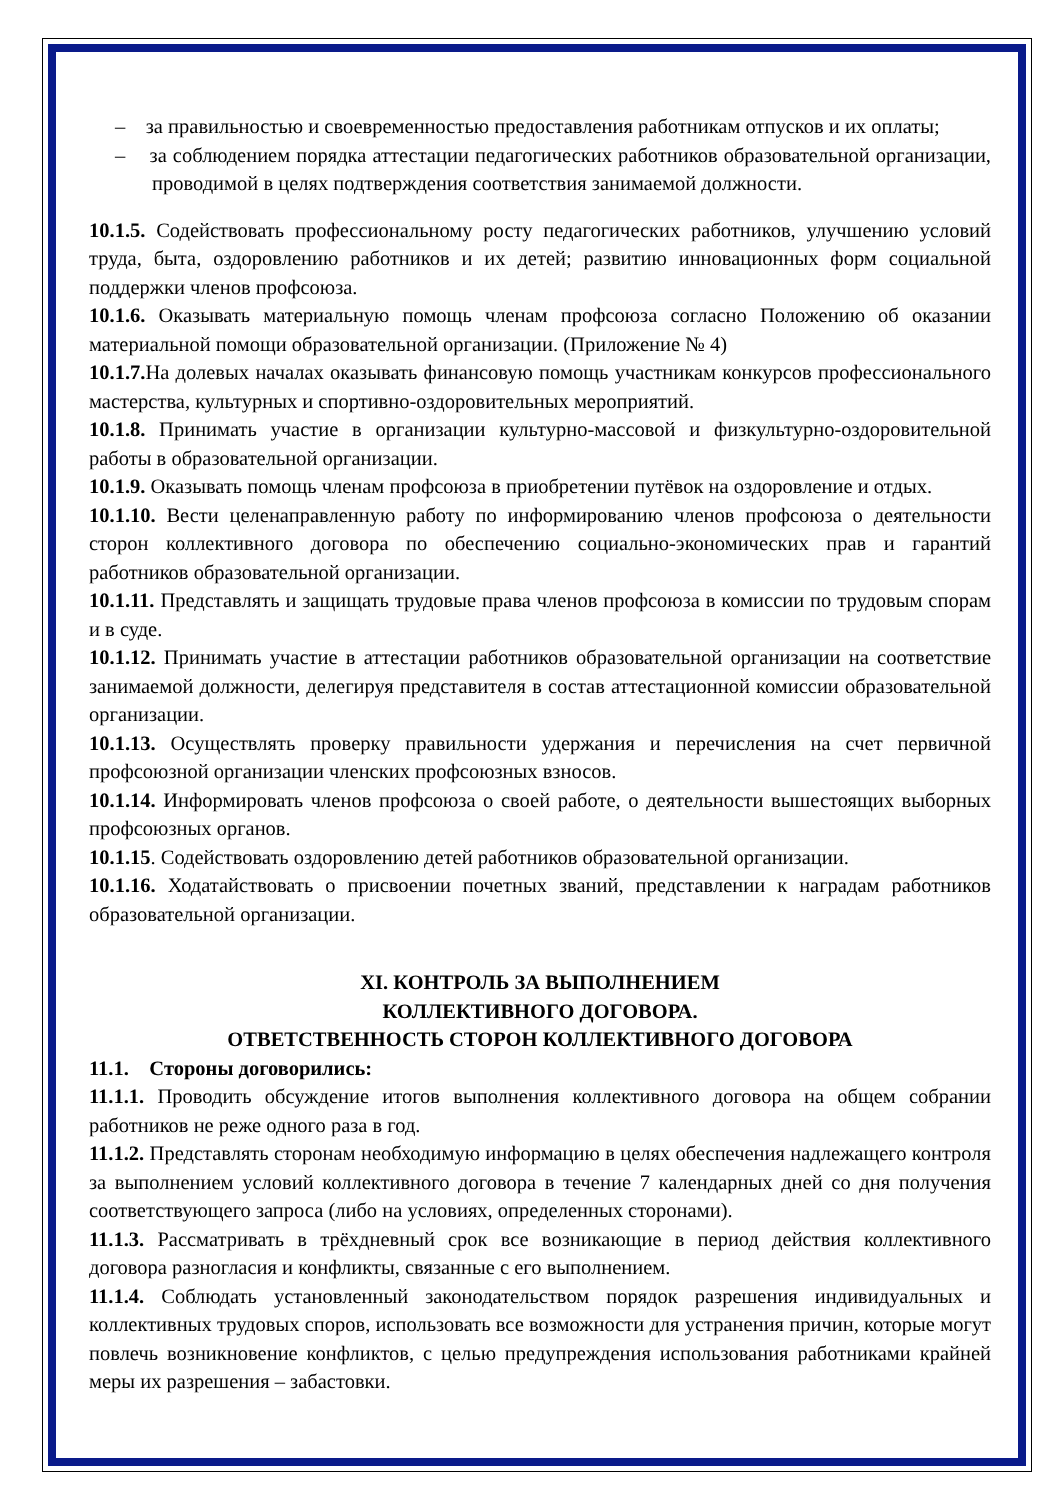– за правильностью и своевременностью предоставления работникам отпусков и их оплаты;
– за соблюдением порядка аттестации педагогических работников образовательной организации, проводимой в целях подтверждения соответствия занимаемой должности.
10.1.5. Содействовать профессиональному росту педагогических работников, улучшению условий труда, быта, оздоровлению работников и их детей; развитию инновационных форм социальной поддержки членов профсоюза.
10.1.6. Оказывать материальную помощь членам профсоюза согласно Положению об оказании материальной помощи образовательной организации. (Приложение № 4)
10.1.7. На долевых началах оказывать финансовую помощь участникам конкурсов профессионального мастерства, культурных и спортивно-оздоровительных мероприятий.
10.1.8. Принимать участие в организации культурно-массовой и физкультурно-оздоровительной работы в образовательной организации.
10.1.9. Оказывать помощь членам профсоюза в приобретении путёвок на оздоровление и отдых.
10.1.10. Вести целенаправленную работу по информированию членов профсоюза о деятельности сторон коллективного договора по обеспечению социально-экономических прав и гарантий работников образовательной организации.
10.1.11. Представлять и защищать трудовые права членов профсоюза в комиссии по трудовым спорам и в суде.
10.1.12. Принимать участие в аттестации работников образовательной организации на соответствие занимаемой должности, делегируя представителя в состав аттестационной комиссии образовательной организации.
10.1.13. Осуществлять проверку правильности удержания и перечисления на счет первичной профсоюзной организации членских профсоюзных взносов.
10.1.14. Информировать членов профсоюза о своей работе, о деятельности вышестоящих выборных профсоюзных органов.
10.1.15. Содействовать оздоровлению детей работников образовательной организации.
10.1.16. Ходатайствовать о присвоении почетных званий, представлении к наградам работников образовательной организации.
XI. КОНТРОЛЬ ЗА ВЫПОЛНЕНИЕМ
КОЛЛЕКТИВНОГО ДОГОВОРА.
ОТВЕТСТВЕННОСТЬ СТОРОН КОЛЛЕКТИВНОГО ДОГОВОРА
11.1. Стороны договорились:
11.1.1. Проводить обсуждение итогов выполнения коллективного договора на общем собрании работников не реже одного раза в год.
11.1.2. Представлять сторонам необходимую информацию в целях обеспечения надлежащего контроля за выполнением условий коллективного договора в течение 7 календарных дней со дня получения соответствующего запроса (либо на условиях, определенных сторонами).
11.1.3. Рассматривать в трёхдневный срок все возникающие в период действия коллективного договора разногласия и конфликты, связанные с его выполнением.
11.1.4. Соблюдать установленный законодательством порядок разрешения индивидуальных и коллективных трудовых споров, использовать все возможности для устранения причин, которые могут повлечь возникновение конфликтов, с целью предупреждения использования работниками крайней меры их разрешения – забастовки.